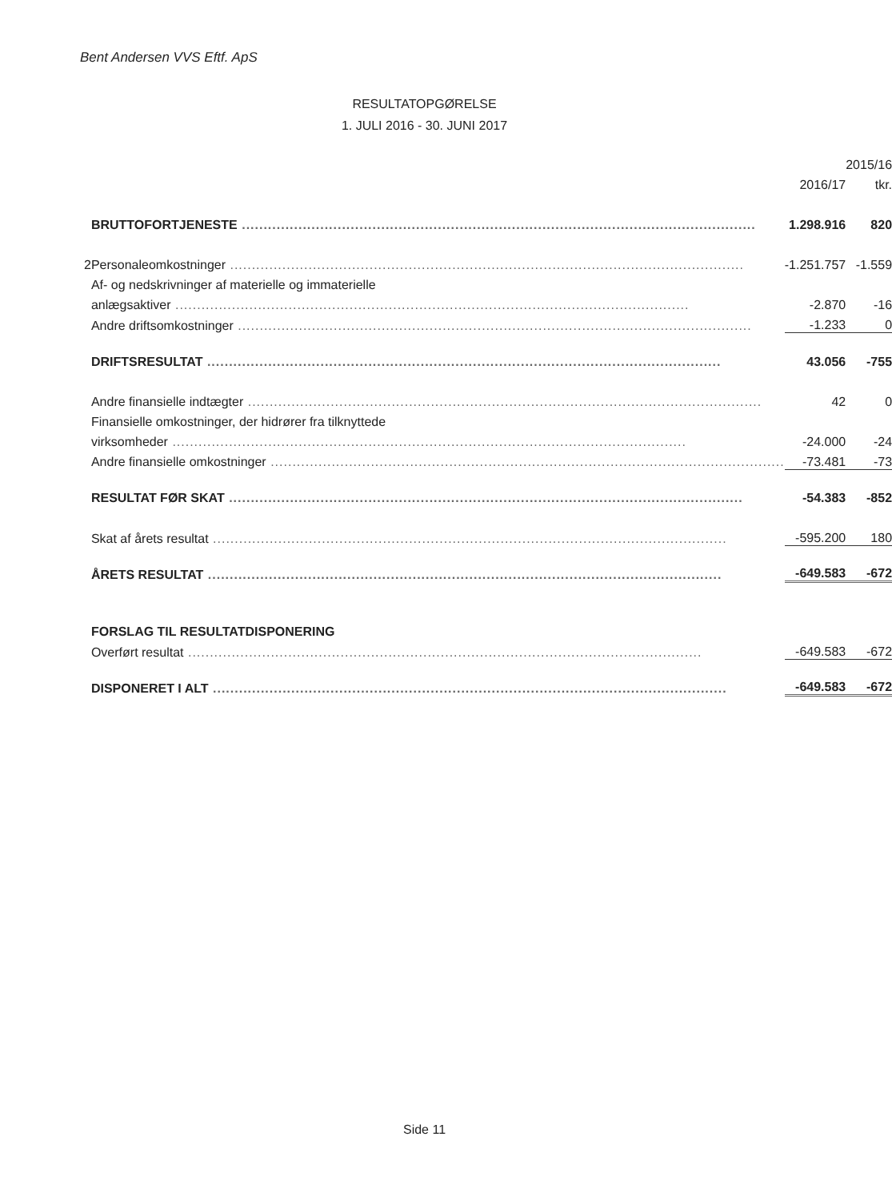Bent Andersen VVS Eftf. ApS
RESULTATOPGØRELSE
1. JULI 2016 - 30. JUNI 2017
| | | | 2015/16 |
| --- | --- | --- | --- |
| | | 2016/17 | tkr. |
| | BRUTTOFORTJENESTE | 1.298.916 | 820 |
| 2 | Personaleomkostninger | -1.251.757 | -1.559 |
| | Af- og nedskrivninger af materielle og immaterielle | | |
| | anlægsaktiver | -2.870 | -16 |
| | Andre driftsomkostninger | -1.233 | 0 |
| | DRIFTSRESULTAT | 43.056 | -755 |
| | Andre finansielle indtægter | 42 | 0 |
| | Finansielle omkostninger, der hidrører fra tilknyttede | | |
| | virksomheder | -24.000 | -24 |
| | Andre finansielle omkostninger | -73.481 | -73 |
| | RESULTAT FØR SKAT | -54.383 | -852 |
| | Skat af årets resultat | -595.200 | 180 |
| | ÅRETS RESULTAT | -649.583 | -672 |
| | FORSLAG TIL RESULTATDISPONERING | | |
| | Overført resultat | -649.583 | -672 |
| | DISPONERET I ALT | -649.583 | -672 |
Side 11